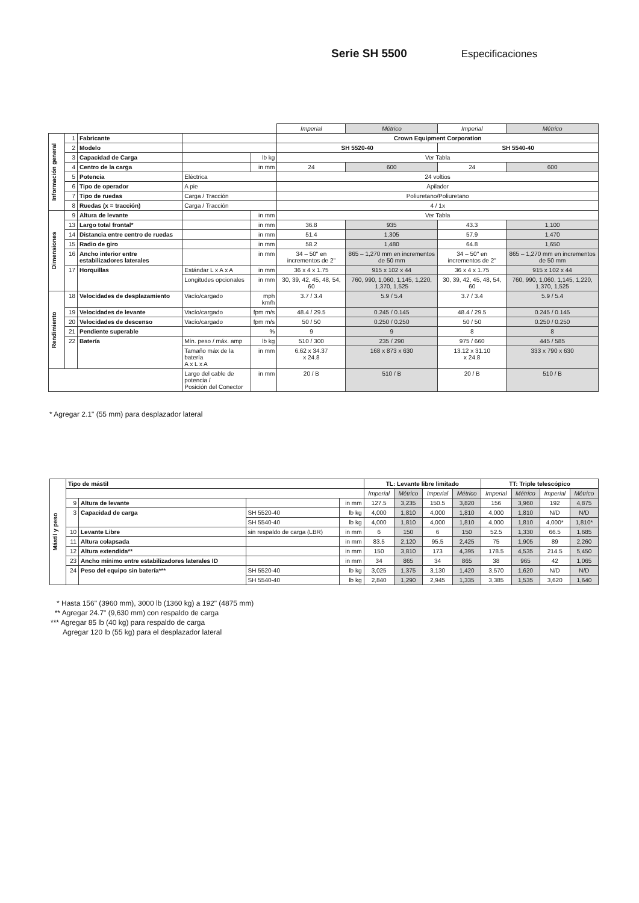Serie SH 5500 Especificaciones
| | | | | | Imperial | Métrico | Imperial | Métrico |
| Información general | 1 | Fabricante | | | Crown Equipment Corporation | | | |
| | 2 | Modelo | | | SH 5520-40 | | SH 5540-40 | |
| | 3 | Capacidad de Carga | | lb kg | Ver Tabla | | | |
| | 4 | Centro de la carga | | in mm | 24 | 600 | 24 | 600 |
| | 5 | Potencia | Eléctrica | | 24 voltios | | | |
| | 6 | Tipo de operador | A pie | | Apilador | | | |
| | 7 | Tipo de ruedas | Carga / Tracción | | Poliuretano/Poliuretano | | | |
| | 8 | Ruedas (x = tracción) | Carga / Tracción | | 4 / 1x | | | |
| Dimensiones | 9 | Altura de levante | | in mm | Ver Tabla | | | |
| | 13 | Largo total frontal* | | in mm | 36.8 | 935 | 43.3 | 1,100 |
| | 14 | Distancia entre centro de ruedas | | in mm | 51.4 | 1,305 | 57.9 | 1,470 |
| | 15 | Radio de giro | | in mm | 58.2 | 1,480 | 64.8 | 1,650 |
| | 16 | Ancho interior entre estabilizadores laterales | | in mm | 34 – 50" en incrementos de 2" | 865 – 1,270 mm en incrementos de 50 mm | 34 – 50" en incrementos de 2" | 865 – 1,270 mm en incrementos de 50 mm |
| | 17 | Horquillas | Estándar L x A x A | in mm | 36 x 4 x 1.75 | 915 x 102 x 44 | 36 x 4 x 1.75 | 915 x 102 x 44 |
| | | | Longitudes opcionales | in mm | 30, 39, 42, 45, 48, 54, 60 | 760, 990, 1,060, 1,145, 1,220, 1,370, 1,525 | 30, 39, 42, 45, 48, 54, 60 | 760, 990, 1,060, 1,145, 1,220, 1,370, 1,525 |
| Rendimiento | 18 | Velocidades de desplazamiento | Vacío/cargado | mph km/h | 3.7 / 3.4 | 5.9 / 5.4 | 3.7 / 3.4 | 5.9 / 5.4 |
| | 19 | Velocidades de levante | Vacío/cargado | fpm m/s | 48.4 / 29.5 | 0.245 / 0.145 | 48.4 / 29.5 | 0.245 / 0.145 |
| | 20 | Velocidades de descenso | Vacío/cargado | fpm m/s | 50 / 50 | 0.250 / 0.250 | 50 / 50 | 0.250 / 0.250 |
| | 21 | Pendiente superable | | % | 9 | 9 | 8 | 8 |
| | 22 | Batería | Mín. peso / máx. amp | lb kg | 510 / 300 | 235 / 290 | 975 / 660 | 445 / 585 |
| | | | Tamaño máx de la batería A x L x A | in mm | 6.62 x 34.37 x 24.8 | 168 x 873 x 630 | 13.12 x 31.10 x 24.8 | 333 x 790 x 630 |
| | | | Largo del cable de potencia / Posición del Conector | in mm | 20 / B | 510 / B | 20 / B | 510 / B |
* Agregar 2.1" (55 mm) para desplazador lateral
| Mástil y peso | Tipo de mástil | | | | TL: Levante libre limitado | | | | TT: Triple telescópico | | | |
| | | | | | Imperial | Métrico | Imperial | Métrico | Imperial | Métrico | Imperial | Métrico |
| | 9 | Altura de levante | | in mm | 127.5 | 3,235 | 150.5 | 3,820 | 156 | 3,960 | 192 | 4,875 |
| | 3 | Capacidad de carga | SH 5520-40 | lb kg | 4,000 | 1,810 | 4,000 | 1,810 | 4,000 | 1,810 | N/D | N/D |
| | | | SH 5540-40 | lb kg | 4,000 | 1,810 | 4,000 | 1,810 | 4,000 | 1,810 | 4,000* | 1,810* |
| | 10 | Levante Libre | sin respaldo de carga (LBR) | in mm | 6 | 150 | 6 | 150 | 52.5 | 1,330 | 66.5 | 1,685 |
| | 11 | Altura colapsada | | in mm | 83.5 | 2,120 | 95.5 | 2,425 | 75 | 1,905 | 89 | 2,260 |
| | 12 | Altura extendida** | | in mm | 150 | 3,810 | 173 | 4,395 | 178.5 | 4,535 | 214.5 | 5,450 |
| | 23 | Ancho mínimo entre estabilizadores laterales ID | | in mm | 34 | 865 | 34 | 865 | 38 | 965 | 42 | 1,065 |
| | 24 | Peso del equipo sin batería*** | SH 5520-40 | lb kg | 3,025 | 1,375 | 3,130 | 1,420 | 3,570 | 1,620 | N/D | N/D |
| | | | SH 5540-40 | lb kg | 2,840 | 1,290 | 2,945 | 1,335 | 3,385 | 1,535 | 3,620 | 1,640 |
* Hasta 156" (3960 mm), 3000 lb (1360 kg) a 192" (4875 mm)
** Agregar 24.7" (9,630 mm) con respaldo de carga
*** Agregar 85 lb (40 kg) para respaldo de carga
Agregar 120 lb (55 kg) para el desplazador lateral